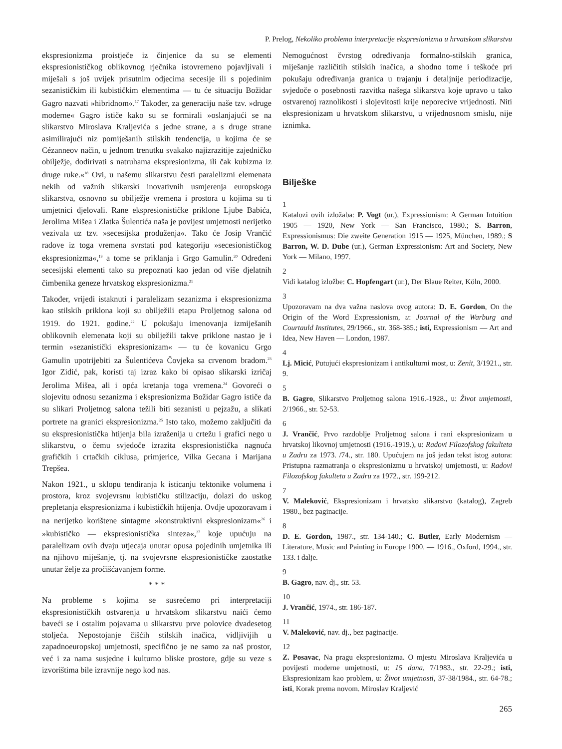P. Prelog, Nekoliko problema interpretacije ekspresionizma u hrvatskom slikarstvu
ekspresionizma proistječe iz činjenice da su se elementi ekspresionističkog oblikovnog rječnika istovremeno pojavljivali i miješali s još uvijek prisutnim odjecima secesije ili s pojedinim sezanističkim ili kubističkim elementima — tu će situaciju Božidar Gagro nazvati »hibridnom«.<sup>17</sup> Također, za generaciju naše tzv. »druge moderne« Gagro ističe kako su se formirali »oslanjajući se na slikarstvo Miroslava Kraljevića s jedne strane, a s druge strane asimilirajući niz pomiješanih stilskih tendencija, u kojima će se Cézanneov način, u jednom trenutku svakako najizrazitije zajedničko obilježje, dodirivati s natruhama ekspresionizma, ili čak kubizma iz druge ruke.«<sup>18</sup> Ovi, u našemu slikarstvu česti paralelizmi elemenata nekih od važnih slikarski inovativnih usmjerenja europskoga slikarstva, osnovno su obilježje vremena i prostora u kojima su ti umjetnici djelovali. Rane ekspresionističke priklone Ljube Babića, Jerolima Mišea i Zlatka Šulentića naša je povijest umjetnosti nerijetko vezivala uz tzv. »secesijska produženja«. Tako će Josip Vrančić radove iz toga vremena svrstati pod kategoriju »secesionističkog ekspresionizma«,<sup>19</sup> a tome se priklanja i Grgo Gamulin.<sup>20</sup> Određeni secesijski elementi tako su prepoznati kao jedan od više djelatnih čimbenika geneze hrvatskog ekspresionizma.<sup>21</sup>
Također, vrijedi istaknuti i paralelizam sezanizma i ekspresionizma kao stilskih priklona koji su obilježili etapu Proljetnog salona od 1919. do 1921. godine.<sup>22</sup> U pokušaju imenovanja izmiješanih oblikovnih elemenata koji su obilježili takve priklone nastao je i termin »sezanistički ekspresionizam« — tu će kovanicu Grgo Gamulin upotrijebiti za Šulentićeva Čovjeka sa crvenom bradom.<sup>23</sup> Igor Zidić, pak, koristi taj izraz kako bi opisao slikarski izričaj Jerolima Mišea, ali i opća kretanja toga vremena.<sup>24</sup> Govoreći o slojevitu odnosu sezanizma i ekspresionizma Božidar Gagro ističe da su slikari Proljetnog salona težili biti sezanisti u pejzažu, a slikati portrete na granici ekspresionizma.<sup>25</sup> Isto tako, možemo zaključiti da su ekspresionistička htijenja bila izraženija u crtežu i grafici nego u slikarstvu, o čemu svjedoče izrazita ekspresionistička nagnuća grafičkih i crtačkih ciklusa, primjerice, Vilka Gecana i Marijana Trepšea.
Nakon 1921., u sklopu tendiranja k isticanju tektonike volumena i prostora, kroz svojevrsnu kubističku stilizaciju, dolazi do uskog prepletanja ekspresionizma i kubističkih htijenja. Ovdje upozoravam i na nerijetko korištene sintagme »konstruktivni ekspresionizam«<sup>26</sup> i »kubističko — ekspresionistička sinteza«,<sup>27</sup> koje upućuju na paralelizam ovih dvaju utjecaja unutar opusa pojedinih umjetnika ili na njihovo miješanje, tj. na svojevrsne ekspresionističke zaostatke unutar želje za pročišćavanjem forme.
* * *
Na probleme s kojima se susrećemo pri interpretaciji ekspresionističkih ostvarenja u hrvatskom slikarstvu naići ćemo baveći se i ostalim pojavama u slikarstvu prve polovice dvadesetog stoljeća. Nepostojanje čišćih stilskih inačica, vidljivijih u zapadnoeuropskoj umjetnosti, specifično je ne samo za naš prostor, već i za nama susjedne i kulturno bliske prostore, gdje su veze s izvorištima bile izravnije nego kod nas.
Nemogućnost čvrstog određivanja formalno-stilskih granica, miješanje različitih stilskih inačica, a shodno tome i teškoće pri pokušaju određivanja granica u trajanju i detaljnije periodizacije, svjedoče o posebnosti razvitka našega slikarstva koje upravo u tako ostvarenoj raznolikosti i slojevitosti krije neporecive vrijednosti. Niti ekspresionizam u hrvatskom slikarstvu, u vrijednosnom smislu, nije iznimka.
Bilješke
1
Katalozi ovih izložaba: P. Vogt (ur.), Expressionism: A German Intuition 1905 — 1920, New York — San Francisco, 1980.; S. Barron, Expressionismus: Die zweite Generation 1915 — 1925, München, 1989.; S Barron, W. D. Dube (ur.), German Expressionism: Art and Society, New York — Milano, 1997.
2
Vidi katalog izložbe: C. Hopfengart (ur.), Der Blaue Reiter, Köln, 2000.
3
Upozoravam na dva važna naslova ovog autora: D. E. Gordon, On the Origin of the Word Expressionism, u: Journal of the Warburg and Courtauld Institutes, 29/1966., str. 368-385.; isti, Expressionism — Art and Idea, New Haven — London, 1987.
4
Lj. Micić, Putujući ekspresionizam i antikulturni most, u: Zenit, 3/1921., str. 9.
5
B. Gagro, Slikarstvo Proljetnog salona 1916.-1928., u: Život umjetnosti, 2/1966., str. 52-53.
6
J. Vrančić, Prvo razdoblje Proljetnog salona i rani ekspresionizam u hrvatskoj likovnoj umjetnosti (1916.-1919.), u: Radovi Filozofskog fakulteta u Zadru za 1973. /74., str. 180. Upućujem na još jedan tekst istog autora: Pristupna razmatranja o ekspresionizmu u hrvatskoj umjetnosti, u: Radovi Filozofskog fakulteta u Zadru za 1972., str. 199-212.
7
V. Maleković, Ekspresionizam i hrvatsko slikarstvo (katalog), Zagreb 1980., bez paginacije.
8
D. E. Gordon, 1987., str. 134-140.; C. Butler, Early Modernism — Literature, Music and Painting in Europe 1900. — 1916., Oxford, 1994., str. 133. i dalje.
9
B. Gagro, nav. dj., str. 53.
10
J. Vrančić, 1974., str. 186-187.
11
V. Maleković, nav. dj., bez paginacije.
12
Z. Posavac, Na pragu ekspresionizma. O mjestu Miroslava Kraljevića u povijesti moderne umjetnosti, u: 15 dana, 7/1983., str. 22-29.; isti, Ekspresionizam kao problem, u: Život umjetnosti, 37-38/1984., str. 64-78.; isti, Korak prema novom. Miroslav Kraljević
265